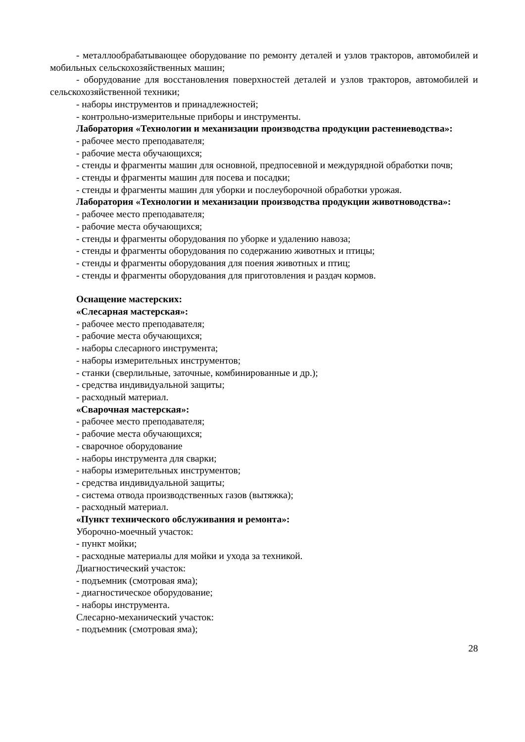- металлообрабатывающее оборудование по ремонту деталей и узлов тракторов, автомобилей и мобильных сельскохозяйственных машин;
- оборудование для восстановления поверхностей деталей и узлов тракторов, автомобилей и сельскохозяйственной техники;
- наборы инструментов и принадлежностей;
- контрольно-измерительные приборы и инструменты.
Лаборатория «Технологии и механизации производства продукции растениеводства»:
- рабочее место преподавателя;
- рабочие места обучающихся;
- стенды и фрагменты машин для основной, предпосевной и междурядной обработки почв;
- стенды и фрагменты машин для посева и посадки;
- стенды и фрагменты машин для уборки и послеуборочной обработки урожая.
Лаборатория «Технологии и механизации производства продукции животноводства»:
- рабочее место преподавателя;
- рабочие места обучающихся;
- стенды и фрагменты оборудования по уборке и удалению навоза;
- стенды и фрагменты оборудования по содержанию животных и птицы;
- стенды и фрагменты оборудования для поения животных и птиц;
- стенды и фрагменты оборудования для приготовления и раздач кормов.
Оснащение мастерских:
«Слесарная мастерская»:
- рабочее место преподавателя;
- рабочие места обучающихся;
- наборы слесарного инструмента;
- наборы измерительных инструментов;
- станки (сверлильные, заточные, комбинированные и др.);
- средства индивидуальной защиты;
- расходный материал.
«Сварочная мастерская»:
- рабочее место преподавателя;
- рабочие места обучающихся;
- сварочное оборудование
- наборы инструмента для сварки;
- наборы измерительных инструментов;
- средства индивидуальной защиты;
- система отвода производственных газов (вытяжка);
- расходный материал.
«Пункт технического обслуживания и ремонта»:
Уборочно-моечный участок:
- пункт мойки;
- расходные материалы для мойки и ухода за техникой.
Диагностический участок:
- подъемник (смотровая яма);
- диагностическое оборудование;
- наборы инструмента.
Слесарно-механический участок:
- подъемник (смотровая яма);
28